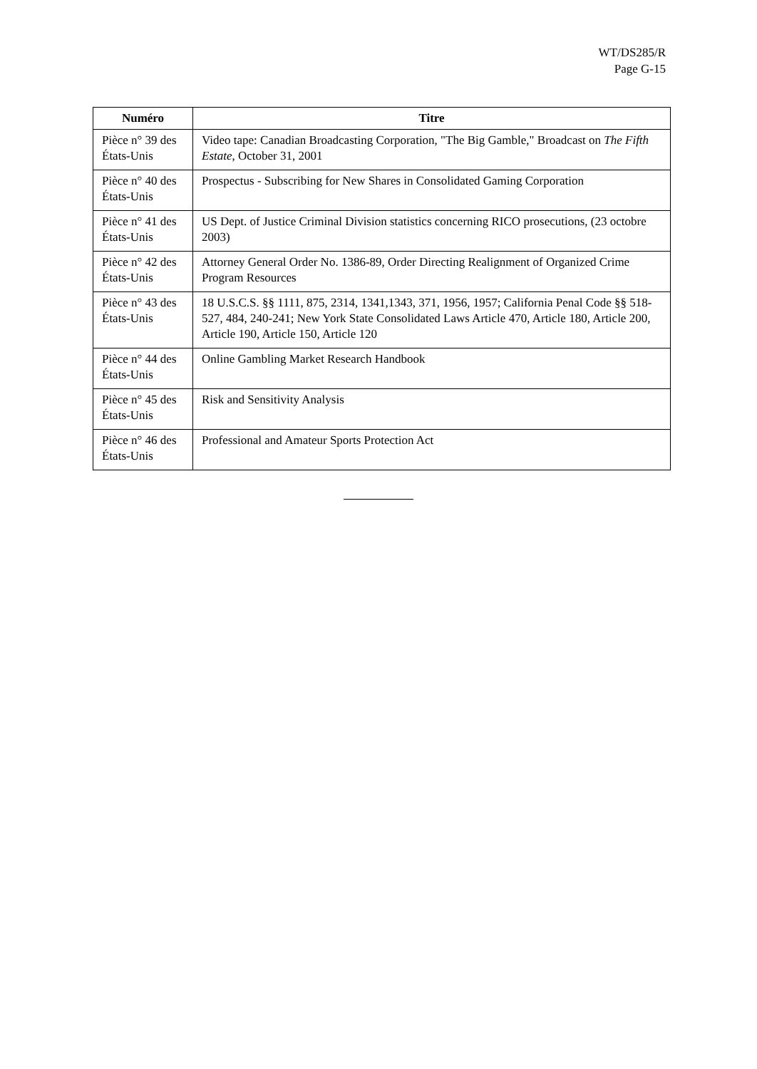WT/DS285/R
Page G-15
| Numéro | Titre |
| --- | --- |
| Pièce n° 39 des États-Unis | Video tape: Canadian Broadcasting Corporation, "The Big Gamble," Broadcast on The Fifth Estate , October 31, 2001 |
| Pièce n° 40 des États-Unis | Prospectus - Subscribing for New Shares in Consolidated Gaming Corporation |
| Pièce n° 41 des États-Unis | US Dept. of Justice Criminal Division statistics concerning RICO prosecutions, (23 octobre 2003) |
| Pièce n° 42 des États-Unis | Attorney General Order No. 1386-89, Order Directing Realignment of Organized Crime Program Resources |
| Pièce n° 43 des États-Unis | 18 U.S.C.S. §§ 1111, 875, 2314, 1341,1343, 371, 1956, 1957; California Penal Code §§ 518-527, 484, 240-241; New York State Consolidated Laws Article 470, Article 180, Article 200, Article 190, Article 150, Article 120 |
| Pièce n° 44 des États-Unis | Online Gambling Market Research Handbook |
| Pièce n° 45 des États-Unis | Risk and Sensitivity Analysis |
| Pièce n° 46 des États-Unis | Professional and Amateur Sports Protection Act |